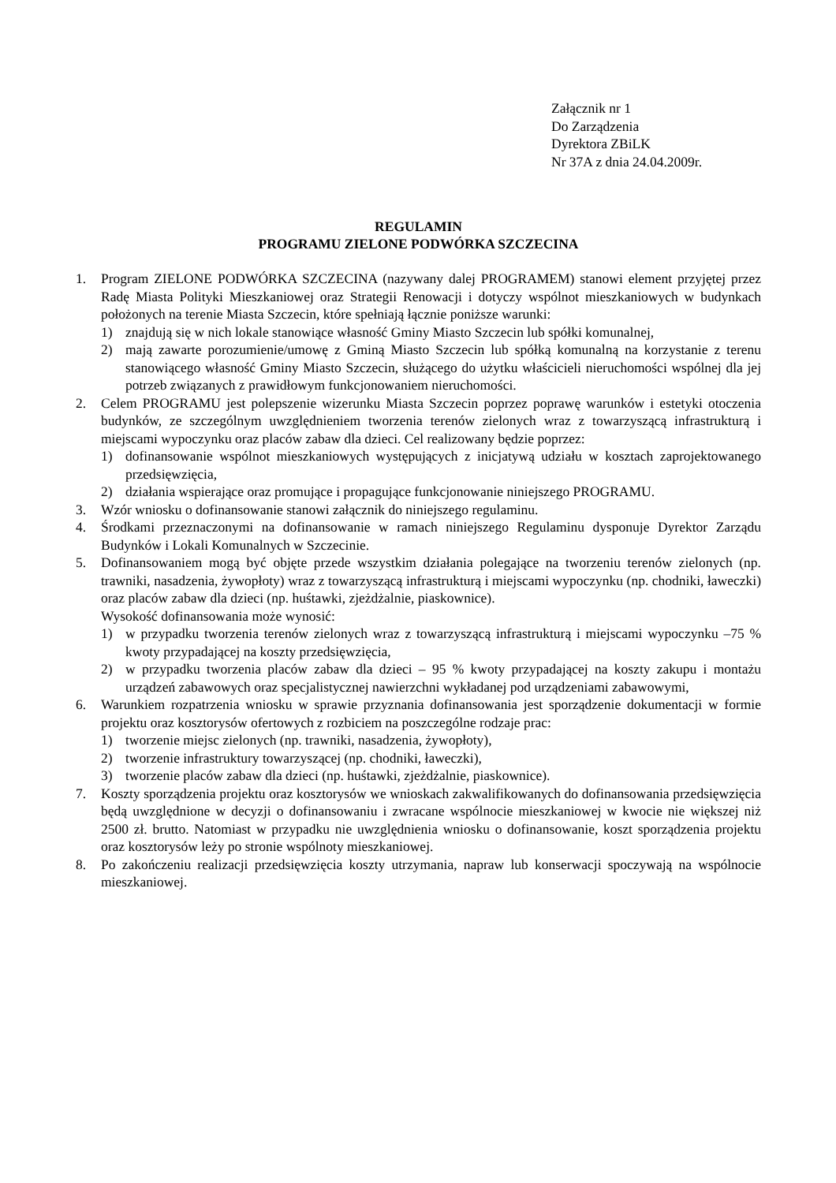Załącznik nr 1
Do Zarządzenia
Dyrektora ZBiLK
Nr 37A z dnia 24.04.2009r.
REGULAMIN
PROGRAMU ZIELONE PODWÓRKA SZCZECINA
1. Program ZIELONE PODWÓRKA SZCZECINA (nazywany dalej PROGRAMEM) stanowi element przyjętej przez Radę Miasta Polityki Mieszkaniowej oraz Strategii Renowacji i dotyczy wspólnot mieszkaniowych w budynkach położonych na terenie Miasta Szczecin, które spełniają łącznie poniższe warunki:
1) znajdują się w nich lokale stanowiące własność Gminy Miasto Szczecin lub spółki komunalnej,
2) mają zawarte porozumienie/umowę z Gminą Miasto Szczecin lub spółką komunalną na korzystanie z terenu stanowiącego własność Gminy Miasto Szczecin, służącego do użytku właścicieli nieruchomości wspólnej dla jej potrzeb związanych z prawidłowym funkcjonowaniem nieruchomości.
2. Celem PROGRAMU jest polepszenie wizerunku Miasta Szczecin poprzez poprawę warunków i estetyki otoczenia budynków, ze szczególnym uwzględnieniem tworzenia terenów zielonych wraz z towarzyszącą infrastrukturą i miejscami wypoczynku oraz placów zabaw dla dzieci. Cel realizowany będzie poprzez:
1) dofinansowanie wspólnot mieszkaniowych występujących z inicjatywą udziału w kosztach zaprojektowanego przedsięwzięcia,
2) działania wspierające oraz promujące i propagujące funkcjonowanie niniejszego PROGRAMU.
3. Wzór wniosku o dofinansowanie stanowi załącznik do niniejszego regulaminu.
4. Środkami przeznaczonymi na dofinansowanie w ramach niniejszego Regulaminu dysponuje Dyrektor Zarządu Budynków i Lokali Komunalnych w Szczecinie.
5. Dofinansowaniem mogą być objęte przede wszystkim działania polegające na tworzeniu terenów zielonych (np. trawniki, nasadzenia, żywopłoty) wraz z towarzyszącą infrastrukturą i miejscami wypoczynku (np. chodniki, ławeczki) oraz placów zabaw dla dzieci (np. huśtawki, zjeżdżalnie, piaskownice).
Wysokość dofinansowania może wynosić:
1) w przypadku tworzenia terenów zielonych wraz z towarzyszącą infrastrukturą i miejscami wypoczynku –75 % kwoty przypadającej na koszty przedsięwzięcia,
2) w przypadku tworzenia placów zabaw dla dzieci – 95 % kwoty przypadającej na koszty zakupu i montażu urządzeń zabawowych oraz specjalistycznej nawierzchni wykładanej pod urządzeniami zabawowymi,
6. Warunkiem rozpatrzenia wniosku w sprawie przyznania dofinansowania jest sporządzenie dokumentacji w formie projektu oraz kosztorysów ofertowych z rozbiciem na poszczególne rodzaje prac:
1) tworzenie miejsc zielonych (np. trawniki, nasadzenia, żywopłoty),
2) tworzenie infrastruktury towarzyszącej (np. chodniki, ławeczki),
3) tworzenie placów zabaw dla dzieci (np. huśtawki, zjeżdżalnie, piaskownice).
7. Koszty sporządzenia projektu oraz kosztorysów we wnioskach zakwalifikowanych do dofinansowania przedsięwzięcia będą uwzględnione w decyzji o dofinansowaniu i zwracane wspólnocie mieszkaniowej w kwocie nie większej niż 2500 zł. brutto. Natomiast w przypadku nie uwzględnienia wniosku o dofinansowanie, koszt sporządzenia projektu oraz kosztorysów leży po stronie wspólnoty mieszkaniowej.
8. Po zakończeniu realizacji przedsięwzięcia koszty utrzymania, napraw lub konserwacji spoczywają na wspólnocie mieszkaniowej.